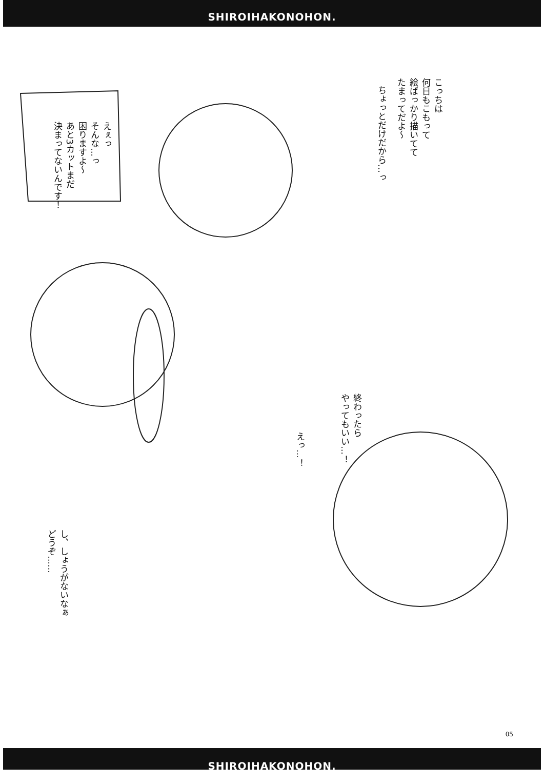SHIROIHAKONOHON.
えぇっ
そんな…っ
困りますよ〜
あと3カットまだ
決まってないんです！
こっちは
何日もこもって
絵ばっかり描いてて
たまってだよ〜
ちょっとだけだから…っ
終わったら
やってもいい…！
えっ…！
し、しょうがないなぁ
どうぞ……
05
SHIROIHAKONOHON.